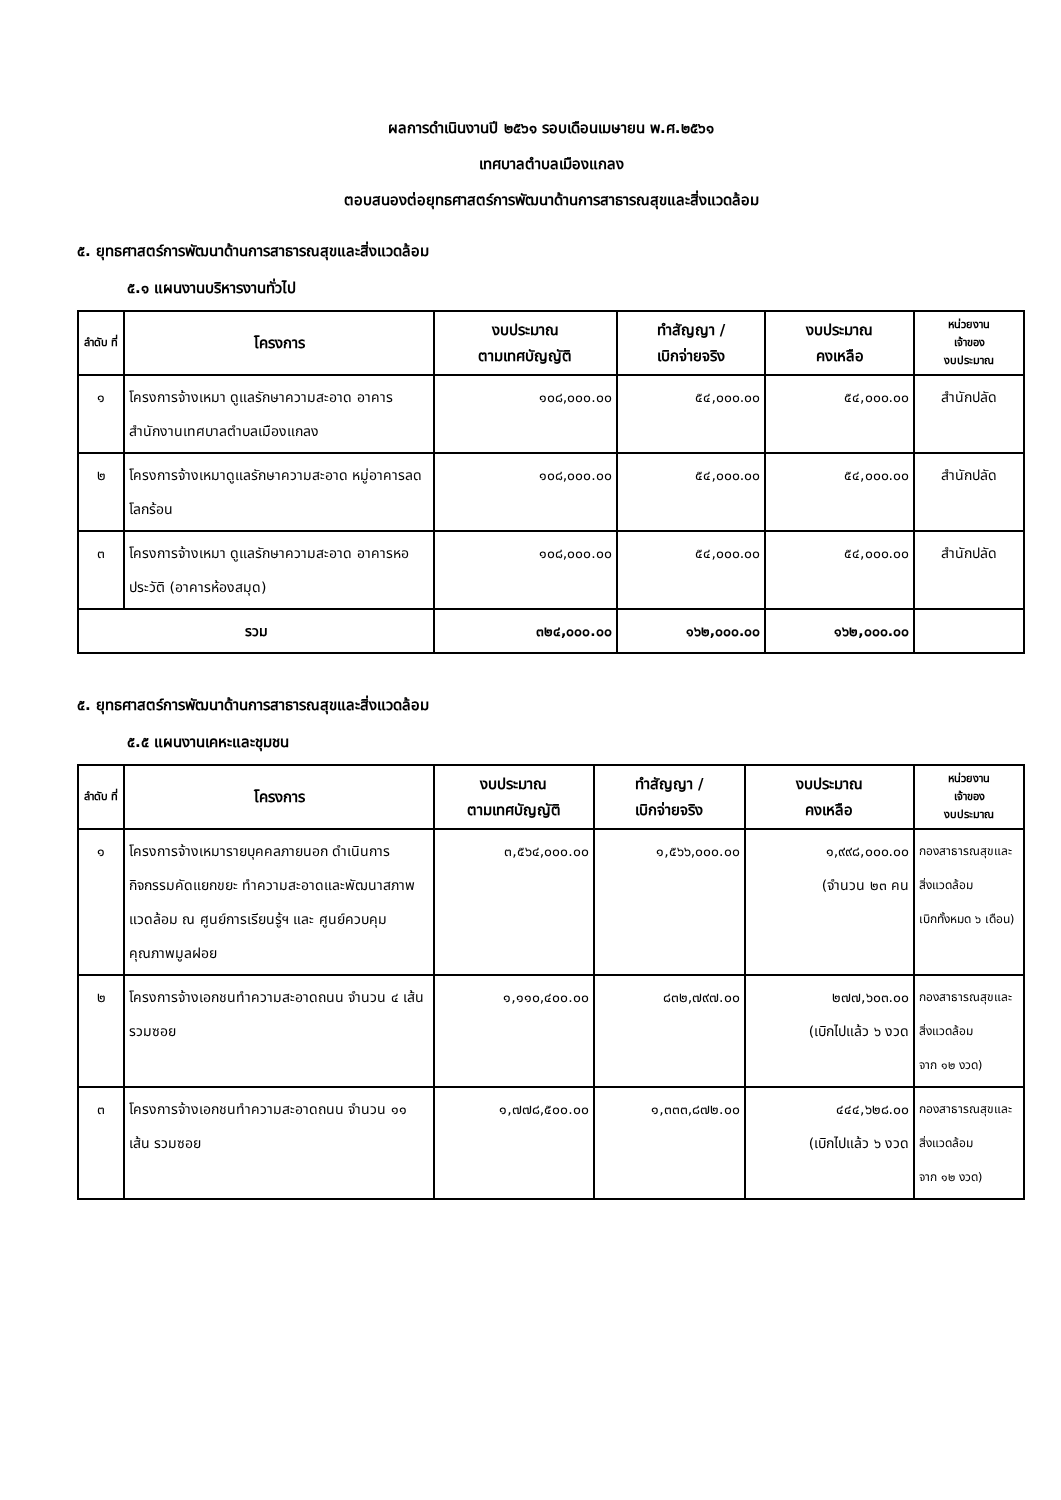ผลการดำเนินงานปี ๒๕๖๑ รอบเดือนเมษายน พ.ศ.๒๕๖๑
เทศบาลตำบลเมืองแกลง
ตอบสนองต่อยุทธศาสตร์การพัฒนาด้านการสาธารณสุขและสิ่งแวดล้อม
๕. ยุทธศาสตร์การพัฒนาด้านการสาธารณสุขและสิ่งแวดล้อม
๕.๑ แผนงานบริหารงานทั่วไป
| ลำดับ ที่ | โครงการ | งบประมาณ ตามเทศบัญญัติ | ทำสัญญา / เบิกจ่ายจริง | งบประมาณ คงเหลือ | หน่วยงาน เจ้าของ งบประมาณ |
| --- | --- | --- | --- | --- | --- |
| ๑ | โครงการจ้างเหมา ดูแลรักษาความสะอาด อาคาร สำนักงานเทศบาลตำบลเมืองแกลง | ๑๐๘,๐๐๐.๐๐ | ๕๔,๐๐๐.๐๐ | ๕๔,๐๐๐.๐๐ | สำนักปลัด |
| ๒ | โครงการจ้างเหมาดูแลรักษาความสะอาด หมู่อาคารลดโลกร้อน | ๑๐๘,๐๐๐.๐๐ | ๕๔,๐๐๐.๐๐ | ๕๔,๐๐๐.๐๐ | สำนักปลัด |
| ๓ | โครงการจ้างเหมา ดูแลรักษาความสะอาด อาคารหอประวัติ (อาคารห้องสมุด) | ๑๐๘,๐๐๐.๐๐ | ๕๔,๐๐๐.๐๐ | ๕๔,๐๐๐.๐๐ | สำนักปลัด |
| รวม | | ๓๒๔,๐๐๐.๐๐ | ๑๖๒,๐๐๐.๐๐ | ๑๖๒,๐๐๐.๐๐ | |
๕. ยุทธศาสตร์การพัฒนาด้านการสาธารณสุขและสิ่งแวดล้อม
๕.๕ แผนงานเคหะและชุมชน
| ลำดับ ที่ | โครงการ | งบประมาณ ตามเทศบัญญัติ | ทำสัญญา / เบิกจ่ายจริง | งบประมาณ คงเหลือ | หน่วยงาน เจ้าของ งบประมาณ |
| --- | --- | --- | --- | --- | --- |
| ๑ | โครงการจ้างเหมารายบุคคลภายนอก ดำเนินการกิจกรรมคัดแยกขยะ ทำความสะอาดและพัฒนาสภาพแวดล้อม ณ ศูนย์การเรียนรู้ฯ และ ศูนย์ควบคุมคุณภาพมูลฝอย | ๓,๕๖๔,๐๐๐.๐๐ | ๑,๕๖๖,๐๐๐.๐๐ | ๑,๙๙๘,๐๐๐.๐๐ (จำนวน ๒๓ คน | กองสาธารณสุขและสิ่งแวดล้อม เบิกทั้งหมด ๖ เดือน) |
| ๒ | โครงการจ้างเอกชนทำความสะอาดถนน จำนวน ๔ เส้น รวมซอย | ๑,๑๑๐,๔๐๐.๐๐ | ๘๓๒,๗๙๗.๐๐ | ๒๗๗,๖๐๓.๐๐ (เบิกไปแล้ว ๖ งวด | กองสาธารณสุขและสิ่งแวดล้อม จาก ๑๒ งวด) |
| ๓ | โครงการจ้างเอกชนทำความสะอาดถนน จำนวน ๑๑ เส้น รวมซอย | ๑,๗๗๘,๕๐๐.๐๐ | ๑,๓๓๓,๘๗๒.๐๐ | ๔๔๔,๖๒๘.๐๐ (เบิกไปแล้ว ๖ งวด | กองสาธารณสุขและสิ่งแวดล้อม จาก ๑๒ งวด) |